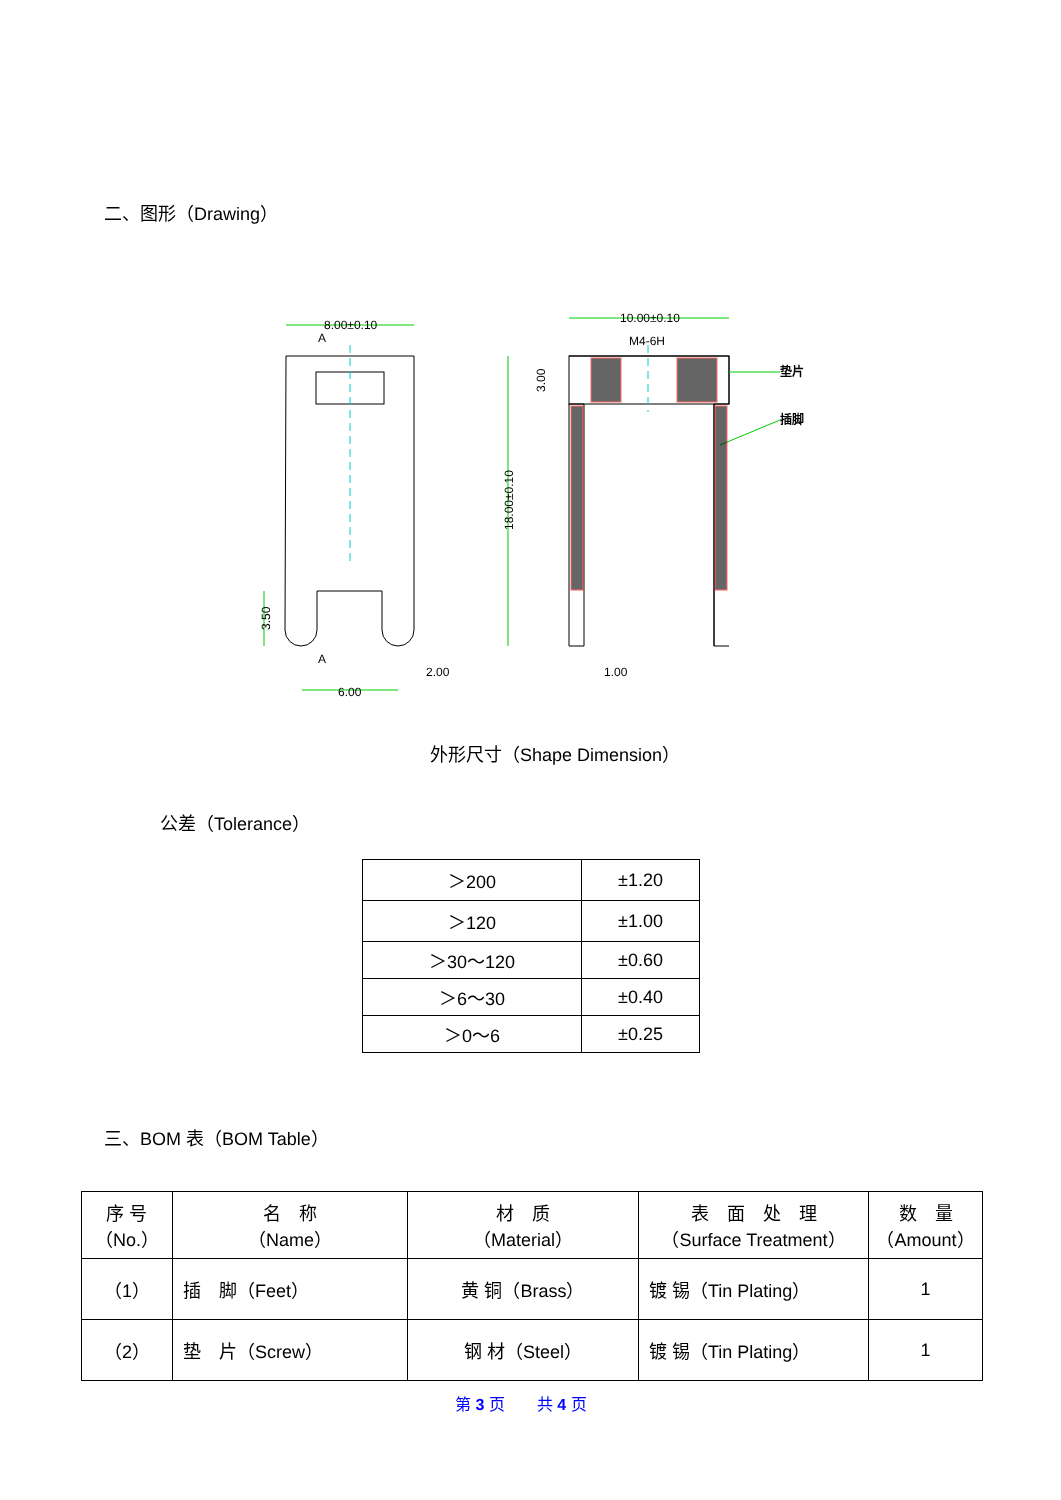二、图形（Drawing）
8.00±0.10
10.00±0.10
M4-6H
A
A
2.00
6.00
1.00
垫片
插脚
18.00±0.10
3.00
3.50
外形尺寸（Shape Dimension）
公差（Tolerance）
| ＞200 | ±1.20 |
| ＞120 | ±1.00 |
| ＞30～120 | ±0.60 |
| ＞6～30 | ±0.40 |
| ＞0～6 | ±0.25 |
三、BOM 表（BOM Table）
| 序 号 （No.） | 名 称 （Name） | 材 质 （Material） | 表 面 处 理 （Surface Treatment） | 数 量 （Amount） |
| （1） | 插 脚（Feet） | 黄 铜（Brass） | 镀 锡（Tin Plating） | 1 |
| （2） | 垫 片（Screw） | 钢 材（Steel） | 镀 锡（Tin Plating） | 1 |
第 3 页　　共 4 页